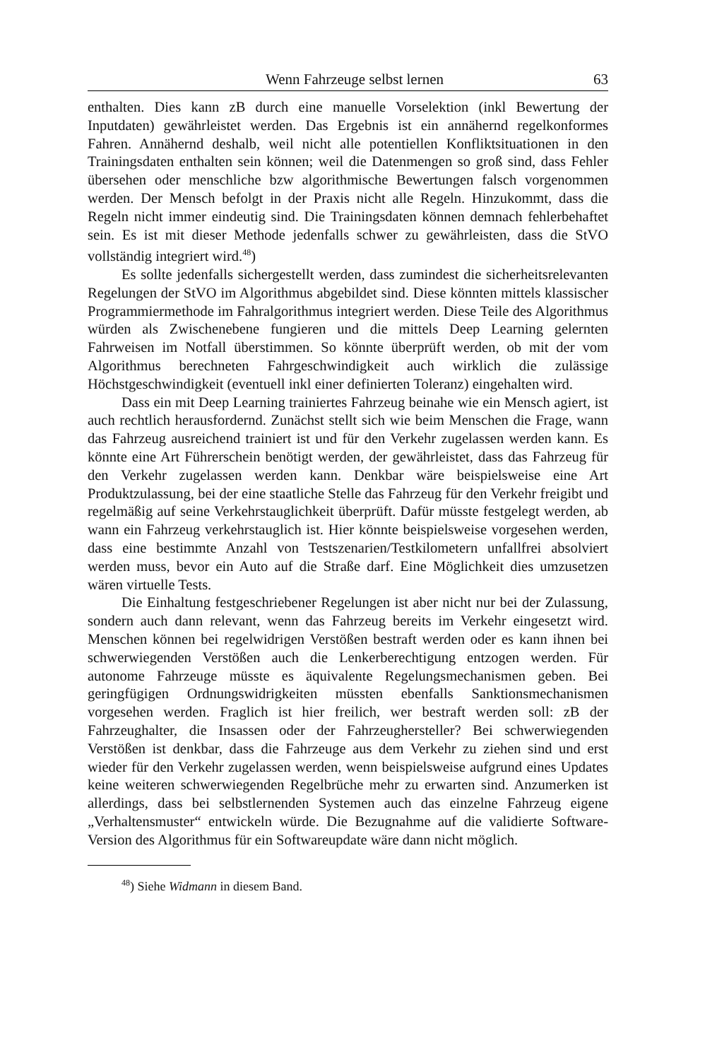Wenn Fahrzeuge selbst lernen 63
enthalten. Dies kann zB durch eine manuelle Vorselektion (inkl Bewertung der Inputdaten) gewährleistet werden. Das Ergebnis ist ein annähernd regelkonformes Fahren. Annähernd deshalb, weil nicht alle potentiellen Konfliktsituationen in den Trainingsdaten enthalten sein können; weil die Datenmengen so groß sind, dass Fehler übersehen oder menschliche bzw algorithmische Bewertungen falsch vorgenommen werden. Der Mensch befolgt in der Praxis nicht alle Regeln. Hinzukommt, dass die Regeln nicht immer eindeutig sind. Die Trainingsdaten können demnach fehlerbehaftet sein. Es ist mit dieser Methode jedenfalls schwer zu gewährleisten, dass die StVO vollständig integriert wird.<sup>48</sup>)
Es sollte jedenfalls sichergestellt werden, dass zumindest die sicherheitsrelevanten Regelungen der StVO im Algorithmus abgebildet sind. Diese könnten mittels klassischer Programmiermethode im Fahralgorithmus integriert werden. Diese Teile des Algorithmus würden als Zwischenebene fungieren und die mittels Deep Learning gelernten Fahrweisen im Notfall überstimmen. So könnte überprüft werden, ob mit der vom Algorithmus berechneten Fahrgeschwindigkeit auch wirklich die zulässige Höchstgeschwindigkeit (eventuell inkl einer definierten Toleranz) eingehalten wird.
Dass ein mit Deep Learning trainiertes Fahrzeug beinahe wie ein Mensch agiert, ist auch rechtlich herausfordernd. Zunächst stellt sich wie beim Menschen die Frage, wann das Fahrzeug ausreichend trainiert ist und für den Verkehr zugelassen werden kann. Es könnte eine Art Führerschein benötigt werden, der gewährleistet, dass das Fahrzeug für den Verkehr zugelassen werden kann. Denkbar wäre beispielsweise eine Art Produktzulassung, bei der eine staatliche Stelle das Fahrzeug für den Verkehr freigibt und regelmäßig auf seine Verkehrstauglichkeit überprüft. Dafür müsste festgelegt werden, ab wann ein Fahrzeug verkehrstauglich ist. Hier könnte beispielsweise vorgesehen werden, dass eine bestimmte Anzahl von Testszenarien/Testkilometern unfallfrei absolviert werden muss, bevor ein Auto auf die Straße darf. Eine Möglichkeit dies umzusetzen wären virtuelle Tests.
Die Einhaltung festgeschriebener Regelungen ist aber nicht nur bei der Zulassung, sondern auch dann relevant, wenn das Fahrzeug bereits im Verkehr eingesetzt wird. Menschen können bei regelwidrigen Verstößen bestraft werden oder es kann ihnen bei schwerwiegenden Verstößen auch die Lenkerberechtigung entzogen werden. Für autonome Fahrzeuge müsste es äquivalente Regelungsmechanismen geben. Bei geringfügigen Ordnungswidrigkeiten müssten ebenfalls Sanktionsmechanismen vorgesehen werden. Fraglich ist hier freilich, wer bestraft werden soll: zB der Fahrzeughalter, die Insassen oder der Fahrzeughersteller? Bei schwerwiegenden Verstößen ist denkbar, dass die Fahrzeuge aus dem Verkehr zu ziehen sind und erst wieder für den Verkehr zugelassen werden, wenn beispielsweise aufgrund eines Updates keine weiteren schwerwiegenden Regelbrüche mehr zu erwarten sind. Anzumerken ist allerdings, dass bei selbstlernenden Systemen auch das einzelne Fahrzeug eigene „Verhaltensmuster“ entwickeln würde. Die Bezugnahme auf die validierte Software-Version des Algorithmus für ein Softwareupdate wäre dann nicht möglich.
<sup>48</sup>) Siehe Widmann in diesem Band.